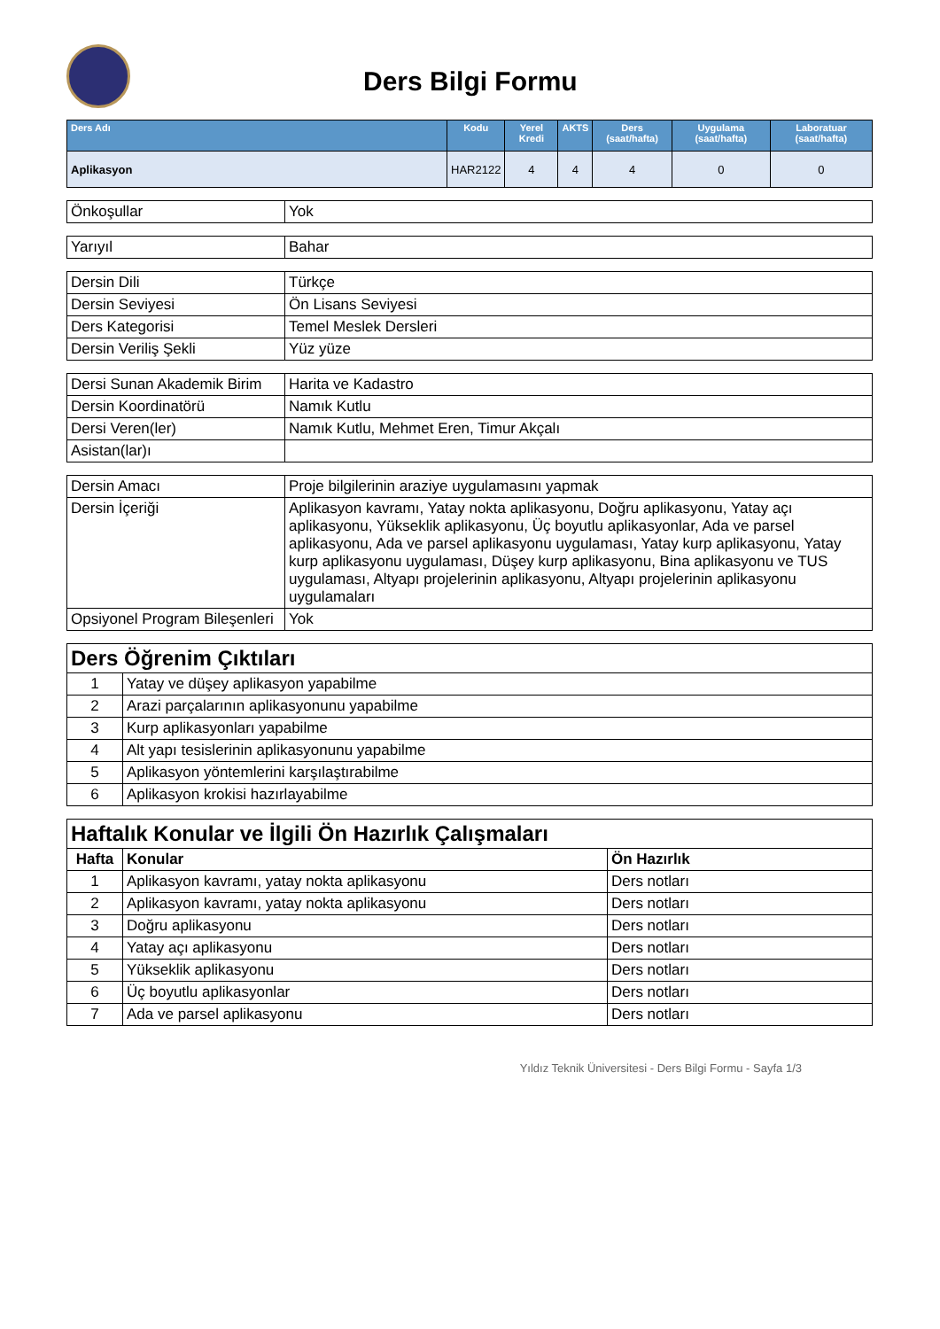Ders Bilgi Formu
| Ders Adı | Kodu | Yerel Kredi | AKTS | Ders (saat/hafta) | Uygulama (saat/hafta) | Laboratuar (saat/hafta) |
| --- | --- | --- | --- | --- | --- | --- |
| Aplikasyon | HAR2122 | 4 | 4 | 4 | 0 | 0 |
| Önkoşullar | Yok |
| Yarıyıl | Bahar |
| Dersin Dili | Türkçe |
| Dersin Seviyesi | Ön Lisans Seviyesi |
| Ders Kategorisi | Temel Meslek Dersleri |
| Dersin Veriliş Şekli | Yüz yüze |
| Dersi Sunan Akademik Birim | Harita ve Kadastro |
| Dersin Koordinatörü | Namık Kutlu |
| Dersi Veren(ler) | Namık Kutlu, Mehmet Eren, Timur Akçalı |
| Asistan(lar)ı | |
| Dersin Amacı | Proje bilgilerinin araziye uygulamasını yapmak |
| Dersin İçeriği | Aplikasyon kavramı, Yatay nokta aplikasyonu, Doğru aplikasyonu, Yatay açı aplikasyonu, Yükseklik aplikasyonu, Üç boyutlu aplikasyonlar, Ada ve parsel aplikasyonu, Ada ve parsel aplikasyonu uygulaması, Yatay kurp aplikasyonu, Yatay kurp aplikasyonu uygulaması, Düşey kurp aplikasyonu, Bina aplikasyonu ve TUS uygulaması, Altyapı projelerinin aplikasyonu, Altyapı projelerinin aplikasyonu uygulamaları |
| Opsiyonel Program Bileşenleri | Yok |
| Ders Öğrenim Çıktıları | |
| 1 | Yatay ve düşey aplikasyon yapabilme |
| 2 | Arazi parçalarının aplikasyonunu yapabilme |
| 3 | Kurp aplikasyonları yapabilme |
| 4 | Alt yapı tesislerinin aplikasyonunu yapabilme |
| 5 | Aplikasyon yöntemlerini karşılaştırabilme |
| 6 | Aplikasyon krokisi hazırlayabilme |
| Haftalık Konular ve İlgili Ön Hazırlık Çalışmaları | | |
| Hafta | Konular | Ön Hazırlık |
| 1 | Aplikasyon kavramı, yatay nokta aplikasyonu | Ders notları |
| 2 | Aplikasyon kavramı, yatay nokta aplikasyonu | Ders notları |
| 3 | Doğru aplikasyonu | Ders notları |
| 4 | Yatay açı aplikasyonu | Ders notları |
| 5 | Yükseklik aplikasyonu | Ders notları |
| 6 | Üç boyutlu aplikasyonlar | Ders notları |
| 7 | Ada ve parsel aplikasyonu | Ders notları |
Yıldız Teknik Üniversitesi - Ders Bilgi Formu - Sayfa 1/3